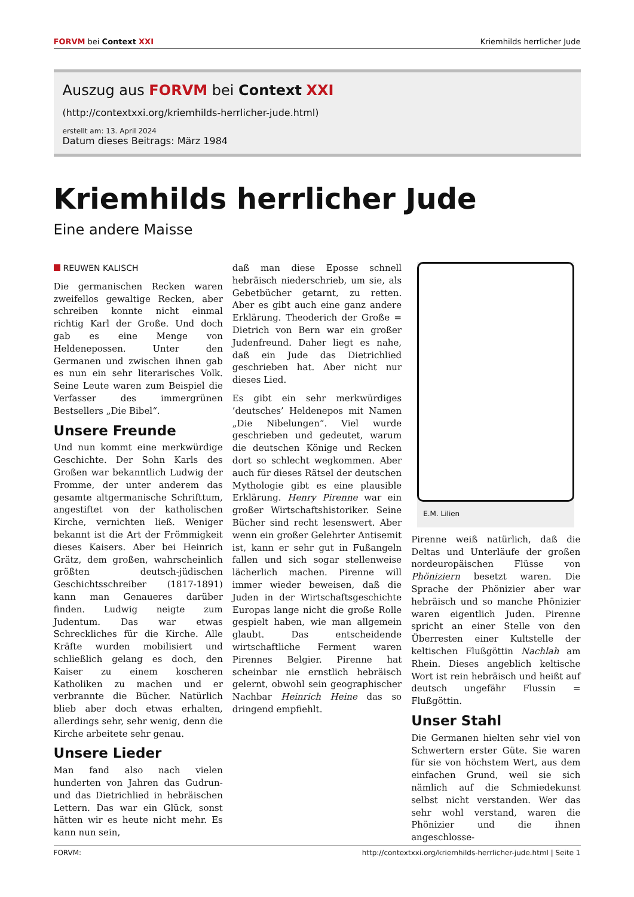FORVM bei Context XXI Kriemhilds herrlicher Jude
Auszug aus FORVM bei Context XXI
(http://contextxxi.org/kriemhilds-herrlicher-jude.html)
erstellt am: 13. April 2024
Datum dieses Beitrags: März 1984
Kriemhilds herrlicher Jude
Eine andere Maisse
REUWEN KALISCH
Die germanischen Recken waren zweifellos gewaltige Recken, aber schreiben konnte nicht einmal richtig Karl der Große. Und doch gab es eine Menge von Heldenepossen. Unter den Germanen und zwischen ihnen gab es nun ein sehr literarisches Volk. Seine Leute waren zum Beispiel die Verfasser des immergrünen Bestsellers „Die Bibel“.
Unsere Freunde
Und nun kommt eine merkwürdige Geschichte. Der Sohn Karls des Großen war bekanntlich Ludwig der Fromme, der unter anderem das gesamte altgermanische Schrifttum, angestiftet von der katholischen Kirche, vernichten ließ. Weniger bekannt ist die Art der Frömmigkeit dieses Kaisers. Aber bei Heinrich Grätz, dem großen, wahrscheinlich größten deutsch-jüdischen Geschichtsschreiber (1817-1891) kann man Genaueres darüber finden. Ludwig neigte zum Judentum. Das war etwas Schreckliches für die Kirche. Alle Kräfte wurden mobilisiert und schließlich gelang es doch, den Kaiser zu einem koscheren Katholiken zu machen und er verbrannte die Bücher. Natürlich blieb aber doch etwas erhalten, allerdings sehr, sehr wenig, denn die Kirche arbeitete sehr genau.
Unsere Lieder
Man fand also nach vielen hunderten von Jahren das Gudrun- und das Dietrichlied in hebräischen Lettern. Das war ein Glück, sonst hätten wir es heute nicht mehr. Es kann nun sein,
daß man diese Eposse schnell hebräisch niederschrieb, um sie, als Gebetbücher getarnt, zu retten. Aber es gibt auch eine ganz andere Erklärung. Theoderich der Große = Dietrich von Bern war ein großer Judenfreund. Daher liegt es nahe, daß ein Jude das Dietrichlied geschrieben hat. Aber nicht nur dieses Lied.
Es gibt ein sehr merkwürdiges ’deutsches’ Heldenepos mit Namen „Die Nibelungen“. Viel wurde geschrieben und gedeutet, warum die deutschen Könige und Recken dort so schlecht wegkommen. Aber auch für dieses Rätsel der deutschen Mythologie gibt es eine plausible Erklärung. Henry Pirenne war ein großer Wirtschaftshistoriker. Seine Bücher sind recht lesenswert. Aber wenn ein großer Gelehrter Antisemit ist, kann er sehr gut in Fußangeln fallen und sich sogar stellenweise lächerlich machen. Pirenne will immer wieder beweisen, daß die Juden in der Wirtschaftsgeschichte Europas lange nicht die große Rolle gespielt haben, wie man allgemein glaubt. Das entscheidende wirtschaftliche Ferment waren Pirennes Belgier. Pirenne hat scheinbar nie ernstlich hebräisch gelernt, obwohl sein geographischer Nachbar Heinrich Heine das so dringend empfiehlt.
E.M. Lilien
Pirenne weiß natürlich, daß die Deltas und Unterläufe der großen nordeuropäischen Flüsse von Phöniziern besetzt waren. Die Sprache der Phönizier aber war hebräisch und so manche Phönizier waren eigentlich Juden. Pirenne spricht an einer Stelle von den Überresten einer Kultstelle der keltischen Flußgöttin Nachlah am Rhein. Dieses angeblich keltische Wort ist rein hebräisch und heißt auf deutsch ungefähr Flussin = Flußgöttin.
Unser Stahl
Die Germanen hielten sehr viel von Schwertern erster Güte. Sie waren für sie von höchstem Wert, aus dem einfachen Grund, weil sie sich nämlich auf die Schmiedekunst selbst nicht verstanden. Wer das sehr wohl verstand, waren die Phönizier und die ihnen angeschlosse-
FORVM: http://contextxxi.org/kriemhilds-herrlicher-jude.html | Seite 1